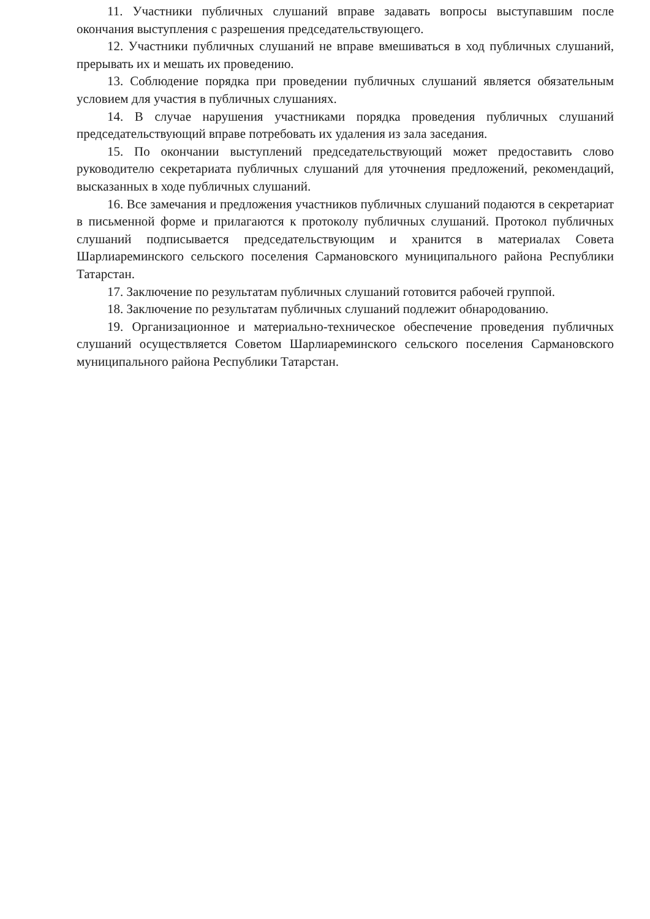11. Участники публичных слушаний вправе задавать вопросы выступавшим после окончания выступления с разрешения председательствующего.
12. Участники публичных слушаний не вправе вмешиваться в ход публичных слушаний, прерывать их и мешать их проведению.
13. Соблюдение порядка при проведении публичных слушаний является обязательным условием для участия в публичных слушаниях.
14. В случае нарушения участниками порядка проведения публичных слушаний председательствующий вправе потребовать их удаления из зала заседания.
15. По окончании выступлений председательствующий может предоставить слово руководителю секретариата публичных слушаний для уточнения предложений, рекомендаций, высказанных в ходе публичных слушаний.
16. Все замечания и предложения участников публичных слушаний подаются в секретариат в письменной форме и прилагаются к протоколу публичных слушаний. Протокол публичных слушаний подписывается председательствующим и хранится в материалах Совета Шарлиареминского сельского поселения Сармановского муниципального района Республики Татарстан.
17. Заключение по результатам публичных слушаний готовится рабочей группой.
18. Заключение по результатам публичных слушаний подлежит обнародованию.
19. Организационное и материально-техническое обеспечение проведения публичных слушаний осуществляется Советом Шарлиареминского сельского поселения Сармановского муниципального района Республики Татарстан.